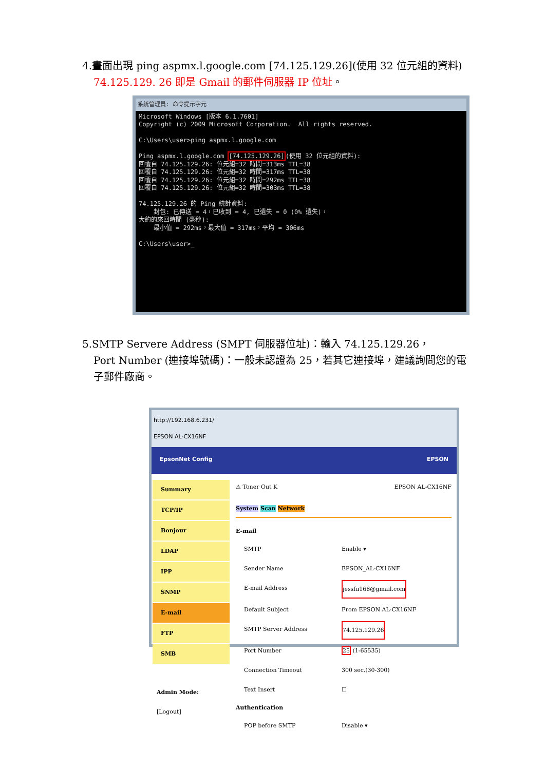4.畫面出現 ping aspmx.l.google.com [74.125.129.26](使用 32 位元組的資料)
74.125.129. 26 即是 Gmail 的郵件伺服器 IP 位址。
系統管理員: 命令提示字元
Microsoft Windows [版本 6.1.7601]
Copyright (c) 2009 Microsoft Corporation.  All rights reserved.

C:\Users\user>ping aspmx.l.google.com

Ping aspmx.l.google.com [74.125.129.26](使用 32 位元組的資料):
回覆自 74.125.129.26: 位元組=32 時間=313ms TTL=38
回覆自 74.125.129.26: 位元組=32 時間=317ms TTL=38
回覆自 74.125.129.26: 位元組=32 時間=292ms TTL=38
回覆自 74.125.129.26: 位元組=32 時間=303ms TTL=38

74.125.129.26 的 Ping 統計資料:
    封包: 已傳送 = 4，已收到 = 4, 已遺失 = 0 (0% 遺失)，
大約的來回時間 (毫秒):
    最小值 = 292ms，最大值 = 317ms，平均 = 306ms

C:\Users\user>_
5.SMTP Servere Address (SMPT 伺服器位址)：輸入 74.125.129.26，
Port Number (連接埠號碼)：一般未認證為 25，若其它連接埠，建議詢問您的電子郵件廠商。
http://192.168.6.231/
EPSON AL-CX16NF
EpsonNet Config EPSON
Summary
TCP/IP
Bonjour
LDAP
IPP
SNMP
E-mail
FTP
SMB
Admin Mode:
[Logout]
⚠ Toner Out K EPSON AL-CX16NF
System Scan Network
E-mail
SMTP Enable ▾
Sender Name EPSON_AL-CX16NF
E-mail Address jessfu168@gmail.com
Default Subject From EPSON AL-CX16NF
SMTP Server Address 74.125.129.26
Port Number 25 (1-65535)
Connection Timeout 300 sec.(30-300)
Text Insert ☐
Authentication
POP before SMTP Disable ▾